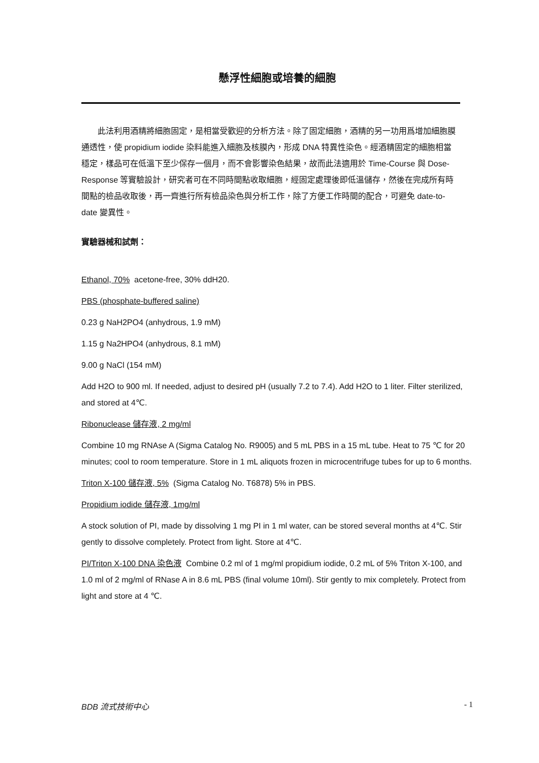懸浮性細胞或培養的細胞
此法利用酒精將細胞固定，是相當受歡迎的分析方法。除了固定細胞，酒精的另一功用爲增加細胞膜通透性，使 propidium iodide 染料能進入細胞及核膜內，形成 DNA 特異性染色。經酒精固定的細胞相當穩定，樣品可在低溫下至少保存一個月，而不會影響染色結果，故而此法適用於 Time-Course 與 Dose-Response 等實驗設計，研究者可在不同時間點收取細胞，經固定處理後即低溫儲存，然後在完成所有時間點的檢品收取後，再一齊進行所有檢品染色與分析工作，除了方便工作時間的配合，可避免 date-to-date 變異性。
實驗器械和試劑：
Ethanol, 70% acetone-free, 30% ddH20.
PBS (phosphate-buffered saline)
0.23 g NaH2PO4 (anhydrous, 1.9 mM)
1.15 g Na2HPO4 (anhydrous, 8.1 mM)
9.00 g NaCl (154 mM)
Add H2O to 900 ml. If needed, adjust to desired pH (usually 7.2 to 7.4). Add H2O to 1 liter. Filter sterilized, and stored at 4℃.
Ribonuclease 儲存液, 2 mg/ml
Combine 10 mg RNAse A (Sigma Catalog No. R9005) and 5 mL PBS in a 15 mL tube. Heat to 75 ℃ for 20 minutes; cool to room temperature. Store in 1 mL aliquots frozen in microcentrifuge tubes for up to 6 months.
Triton X-100 儲存液, 5% (Sigma Catalog No. T6878) 5% in PBS.
Propidium iodide 儲存液, 1mg/ml
A stock solution of PI, made by dissolving 1 mg PI in 1 ml water, can be stored several months at 4℃. Stir gently to dissolve completely. Protect from light. Store at 4℃.
PI/Triton X-100 DNA 染色液 Combine 0.2 ml of 1 mg/ml propidium iodide, 0.2 mL of 5% Triton X-100, and 1.0 ml of 2 mg/ml of RNase A in 8.6 mL PBS (final volume 10ml). Stir gently to mix completely. Protect from light and store at 4 ℃.
BDB 流式技術中心 - 1